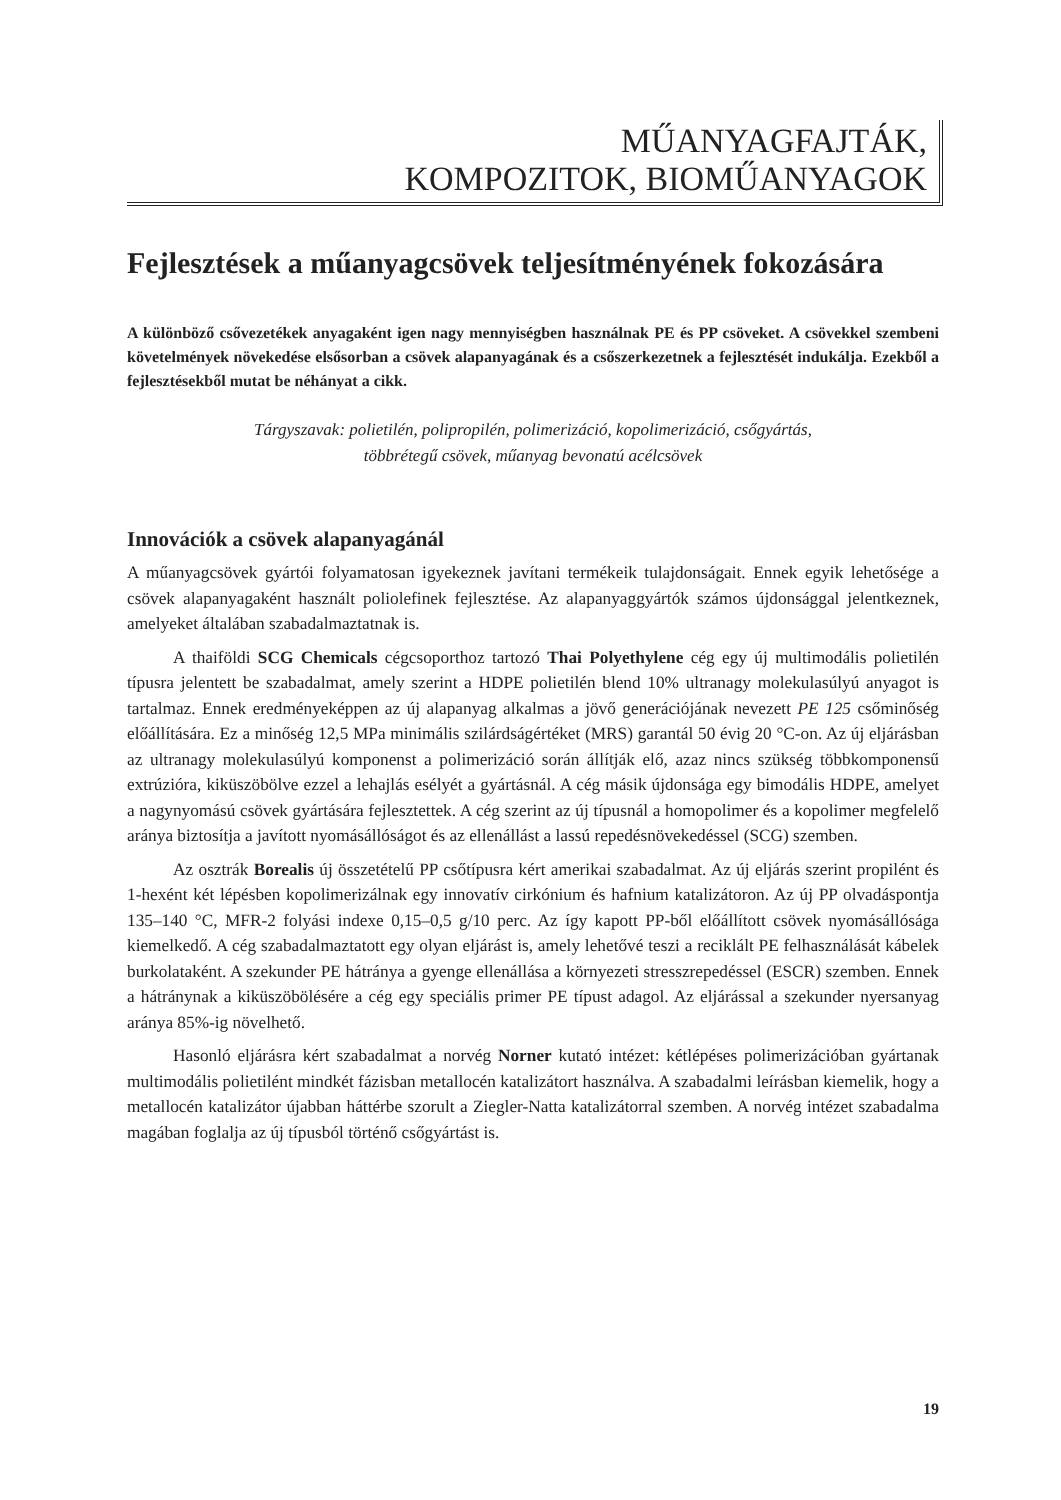MŰANYAGFAJTÁK,
KOMPOZITOK, BIOMŰANYAGOK
Fejlesztések a műanyagcsövek teljesítményének fokozására
A különböző csővezetékek anyagaként igen nagy mennyiségben használnak PE és PP csöveket. A csövekkel szembeni követelmények növekedése elsősorban a csövek alapanyagának és a csőszerkezetnek a fejlesztését indukálja. Ezekből a fejlesztésekből mutat be néhányat a cikk.
Tárgyszavak: polietilén, polipropilén, polimerizáció, kopolimerizáció, csőgyártás,
többrétegű csövek, műanyag bevonatú acélcsövek
Innovációk a csövek alapanyagánál
A műanyagcsövek gyártói folyamatosan igyekeznek javítani termékeik tulajdonságait. Ennek egyik lehetősége a csövek alapanyagaként használt poliolefinek fejlesztése. Az alapanyaggyártók számos újdonsággal jelentkeznek, amelyeket általában szabadalmaztatnak is.
A thaiföldi SCG Chemicals cégcsoporthoz tartozó Thai Polyethylene cég egy új multimodális polietilén típusra jelentett be szabadalmat, amely szerint a HDPE polietilén blend 10% ultranagy molekulasúlyú anyagot is tartalmaz. Ennek eredményeképpen az új alapanyag alkalmas a jövő generációjának nevezett PE 125 csőminőség előállítására. Ez a minőség 12,5 MPa minimális szilárdságértéket (MRS) garantál 50 évig 20 °C-on. Az új eljárásban az ultranagy molekulasúlyú komponenst a polimerizáció során állítják elő, azaz nincs szükség többkomponensű extrúzióra, kiküszöbölve ezzel a lehajlás esélyét a gyártásnál. A cég másik újdonsága egy bimodális HDPE, amelyet a nagynyomású csövek gyártására fejlesztettek. A cég szerint az új típusnál a homopolimer és a kopolimer megfelelő aránya biztosítja a javított nyomásállóságot és az ellenállást a lassú repedésnövekedéssel (SCG) szemben.
Az osztrák Borealis új összetételű PP csőtípusra kért amerikai szabadalmat. Az új eljárás szerint propilént és 1-hexént két lépésben kopolimerizálnak egy innovatív cirkónium és hafnium katalizátoron. Az új PP olvadáspontja 135–140 °C, MFR-2 folyási indexe 0,15–0,5 g/10 perc. Az így kapott PP-ből előállított csövek nyomásállósága kiemelkedő. A cég szabadalmaztatott egy olyan eljárást is, amely lehetővé teszi a reciklált PE felhasználását kábelek burkolataként. A szekunder PE hátránya a gyenge ellenállása a környezeti stresszrepedéssel (ESCR) szemben. Ennek a hátránynak a kiküszöbölésére a cég egy speciális primer PE típust adagol. Az eljárással a szekunder nyersanyag aránya 85%-ig növelhető.
Hasonló eljárásra kért szabadalmat a norvég Norner kutató intézet: kétlépéses polimerizációban gyártanak multimodális polietilént mindkét fázisban metallocén katalizátort használva. A szabadalmi leírásban kiemelik, hogy a metallocén katalizátor újabban háttérbe szorult a Ziegler-Natta katalizátorral szemben. A norvég intézet szabadalma magában foglalja az új típusból történő csőgyártást is.
19